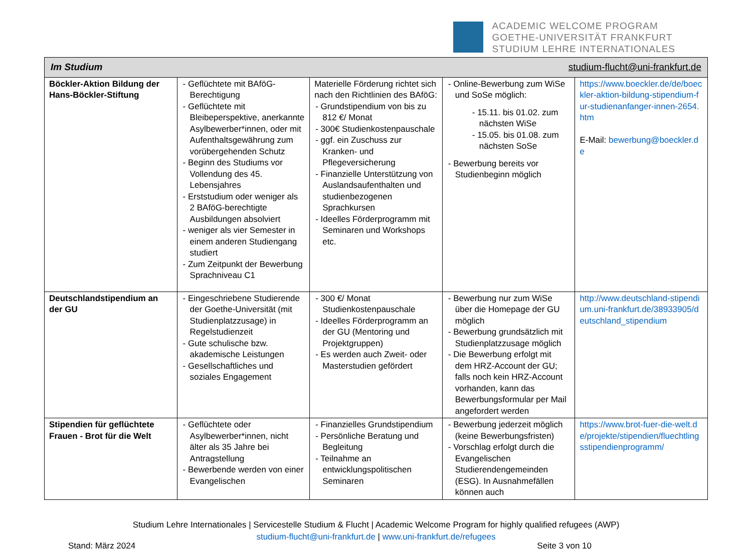ACADEMIC WELCOME PROGRAM
GOETHE-UNIVERSITÄT FRANKFURT
STUDIUM LEHRE INTERNATIONALES
| Im Studium studium-flucht@uni-frankfurt.de | | | | |
| --- | --- | --- | --- | --- |
| Böckler-Aktion Bildung der Hans-Böckler-Stiftung | - Geflüchtete mit BAföG-Berechtigung - Geflüchtete mit Bleibeperspektive, anerkannte Asylbewerber*innen, oder mit Aufenthaltsgewährung zum vorübergehenden Schutz - Beginn des Studiums vor Vollendung des 45. Lebensjahres - Erststudium oder weniger als 2 BAföG-berechtigte Ausbildungen absolviert - weniger als vier Semester in einem anderen Studiengang studiert - Zum Zeitpunkt der Bewerbung Sprachniveau C1 | Materielle Förderung richtet sich nach den Richtlinien des BAföG: - Grundstipendium von bis zu 812 €/ Monat - 300€ Studienkostenpauschale - ggf. ein Zuschuss zur Kranken- und Pflegeversicherung - Finanzielle Unterstützung von Auslandsaufenthalten und studienbezogenen Sprachkursen - Ideelles Förderprogramm mit Seminaren und Workshops etc. | - Online-Bewerbung zum WiSe und SoSe möglich: - 15.11. bis 01.02. zum nächsten WiSe - 15.05. bis 01.08. zum nächsten SoSe - Bewerbung bereits vor Studienbeginn möglich | https://www.boeckler.de/de/boeckler-aktion-bildung-stipendium-fur-studienanfanger-innen-2654.htm E-Mail: bewerbung@boeckler.de |
| Deutschlandstipendium an der GU | - Eingeschriebene Studierende der Goethe-Universität (mit Studienplatzzusage) in Regelstudienzeit - Gute schulische bzw. akademische Leistungen - Gesellschaftliches und soziales Engagement | - 300 €/ Monat Studienkostenpauschale - Ideelles Förderprogramm an der GU (Mentoring und Projektgruppen) - Es werden auch Zweit- oder Masterstudien gefördert | - Bewerbung nur zum WiSe über die Homepage der GU möglich - Bewerbung grundsätzlich mit Studienplatzzusage möglich - Die Bewerbung erfolgt mit dem HRZ-Account der GU; falls noch kein HRZ-Account vorhanden, kann das Bewerbungsformular per Mail angefordert werden | http://www.deutschland-stipendium.uni-frankfurt.de/38933905/deutschland_stipendium |
| Stipendien für geflüchtete Frauen - Brot für die Welt | - Geflüchtete oder Asylbewerber*innen, nicht älter als 35 Jahre bei Antragstellung - Bewerbende werden von einer Evangelischen | - Finanzielles Grundstipendium - Persönliche Beratung und Begleitung - Teilnahme an entwicklungspolitischen Seminaren | - Bewerbung jederzeit möglich (keine Bewerbungsfristen) - Vorschlag erfolgt durch die Evangelischen Studierendengemeinden (ESG). In Ausnahmefällen können auch | https://www.brot-fuer-die-welt.de/projekte/stipendien/fluechtlingsstipendienprogramm/ |
Studium Lehre Internationales | Servicestelle Studium & Flucht | Academic Welcome Program for highly qualified refugees (AWP)
studium-flucht@uni-frankfurt.de | www.uni-frankfurt.de/refugees
Stand: März 2024 Seite 3 von 10